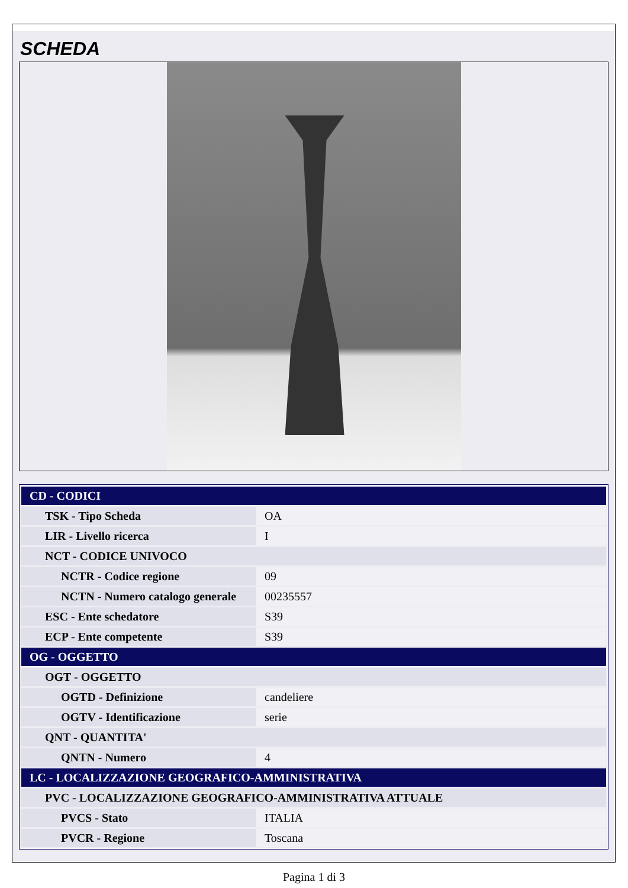SCHEDA
| CD - CODICI | |
| TSK - Tipo Scheda | OA |
| LIR - Livello ricerca | I |
| NCT - CODICE UNIVOCO | |
| NCTR - Codice regione | 09 |
| NCTN - Numero catalogo generale | 00235557 |
| ESC - Ente schedatore | S39 |
| ECP - Ente competente | S39 |
| OG - OGGETTO | |
| OGT - OGGETTO | |
| OGTD - Definizione | candeliere |
| OGTV - Identificazione | serie |
| QNT - QUANTITA' | |
| QNTN - Numero | 4 |
| LC - LOCALIZZAZIONE GEOGRAFICO-AMMINISTRATIVA | |
| PVC - LOCALIZZAZIONE GEOGRAFICO-AMMINISTRATIVA ATTUALE | |
| PVCS - Stato | ITALIA |
| PVCR - Regione | Toscana |
Pagina 1 di 3